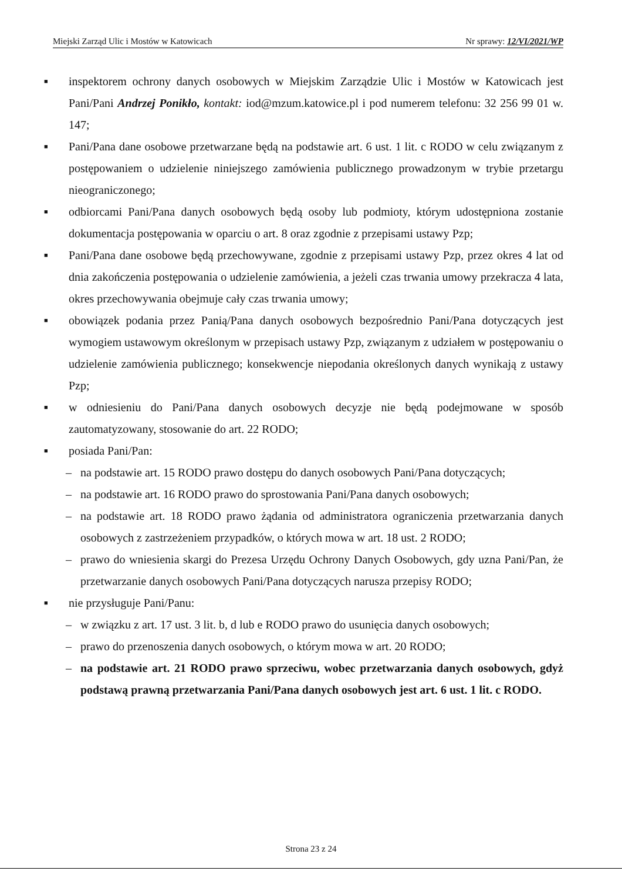Miejski Zarząd Ulic i Mostów w Katowicach Nr sprawy: 12/VI/2021/WP
■ inspektorem ochrony danych osobowych w Miejskim Zarządzie Ulic i Mostów w Katowicach jest Pani/Pani Andrzej Ponikło, kontakt: iod@mzum.katowice.pl i pod numerem telefonu: 32 256 99 01 w. 147;
■ Pani/Pana dane osobowe przetwarzane będą na podstawie art. 6 ust. 1 lit. c RODO w celu związanym z postępowaniem o udzielenie niniejszego zamówienia publicznego prowadzonym w trybie przetargu nieograniczonego;
■ odbiorcami Pani/Pana danych osobowych będą osoby lub podmioty, którym udostępniona zostanie dokumentacja postępowania w oparciu o art. 8 oraz zgodnie z przepisami ustawy Pzp;
■ Pani/Pana dane osobowe będą przechowywane, zgodnie z przepisami ustawy Pzp, przez okres 4 lat od dnia zakończenia postępowania o udzielenie zamówienia, a jeżeli czas trwania umowy przekracza 4 lata, okres przechowywania obejmuje cały czas trwania umowy;
■ obowiązek podania przez Panią/Pana danych osobowych bezpośrednio Pani/Pana dotyczących jest wymogiem ustawowym określonym w przepisach ustawy Pzp, związanym z udziałem w postępowaniu o udzielenie zamówienia publicznego; konsekwencje niepodania określonych danych wynikają z ustawy Pzp;
■ w odniesieniu do Pani/Pana danych osobowych decyzje nie będą podejmowane w sposób zautomatyzowany, stosowanie do art. 22 RODO;
■ posiada Pani/Pan:
– na podstawie art. 15 RODO prawo dostępu do danych osobowych Pani/Pana dotyczących;
– na podstawie art. 16 RODO prawo do sprostowania Pani/Pana danych osobowych;
– na podstawie art. 18 RODO prawo żądania od administratora ograniczenia przetwarzania danych osobowych z zastrzeżeniem przypadków, o których mowa w art. 18 ust. 2 RODO;
– prawo do wniesienia skargi do Prezesa Urzędu Ochrony Danych Osobowych, gdy uzna Pani/Pan, że przetwarzanie danych osobowych Pani/Pana dotyczących narusza przepisy RODO;
■ nie przysługuje Pani/Panu:
– w związku z art. 17 ust. 3 lit. b, d lub e RODO prawo do usunięcia danych osobowych;
– prawo do przenoszenia danych osobowych, o którym mowa w art. 20 RODO;
– na podstawie art. 21 RODO prawo sprzeciwu, wobec przetwarzania danych osobowych, gdyż podstawą prawną przetwarzania Pani/Pana danych osobowych jest art. 6 ust. 1 lit. c RODO.
Strona 23 z 24